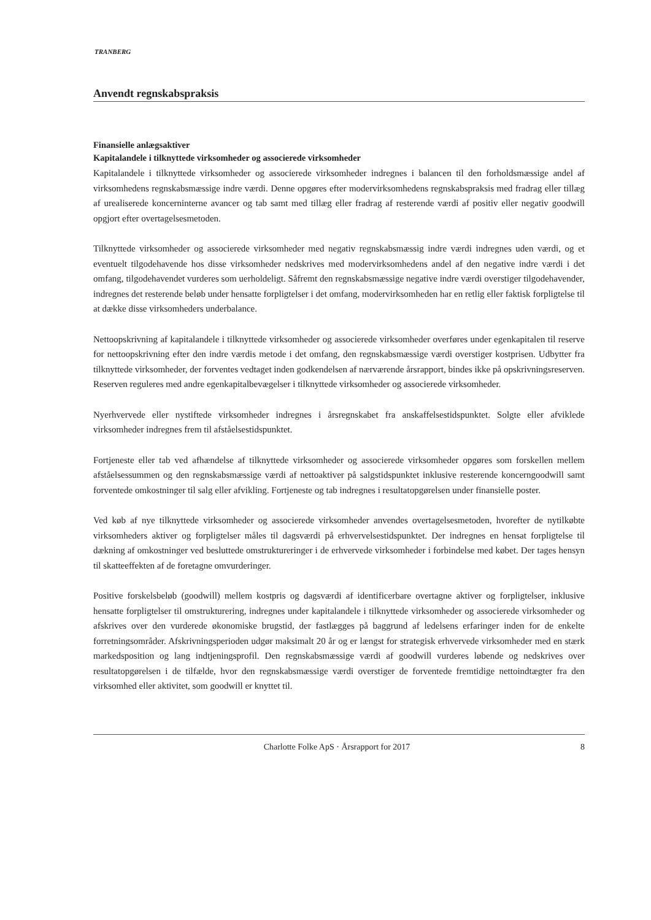TRANBERG
Anvendt regnskabspraksis
Finansielle anlægsaktiver
Kapitalandele i tilknyttede virksomheder og associerede virksomheder
Kapitalandele i tilknyttede virksomheder og associerede virksomheder indregnes i balancen til den forholdsmæssige andel af virksomhedens regnskabsmæssige indre værdi. Denne opgøres efter modervirksomhedens regnskabspraksis med fradrag eller tillæg af urealiserede koncerninterne avancer og tab samt med tillæg eller fradrag af resterende værdi af positiv eller negativ goodwill opgjort efter overtagelsesmetoden.
Tilknyttede virksomheder og associerede virksomheder med negativ regnskabsmæssig indre værdi indregnes uden værdi, og et eventuelt tilgodehavende hos disse virksomheder nedskrives med modervirksomhedens andel af den negative indre værdi i det omfang, tilgodehavendet vurderes som uerholdeligt. Såfremt den regnskabsmæssige negative indre værdi overstiger tilgodehavender, indregnes det resterende beløb under hensatte forpligtelser i det omfang, modervirksomheden har en retlig eller faktisk forpligtelse til at dække disse virksomheders underbalance.
Nettoopskrivning af kapitalandele i tilknyttede virksomheder og associerede virksomheder overføres under egenkapitalen til reserve for nettoopskrivning efter den indre værdis metode i det omfang, den regnskabsmæssige værdi overstiger kostprisen. Udbytter fra tilknyttede virksomheder, der forventes vedtaget inden godkendelsen af nærværende årsrapport, bindes ikke på opskrivningsreserven. Reserven reguleres med andre egenkapitalbevægelser i tilknyttede virksomheder og associerede virksomheder.
Nyerhvervede eller nystiftede virksomheder indregnes i årsregnskabet fra anskaffelsestidspunktet. Solgte eller afviklede virksomheder indregnes frem til afståelsestidspunktet.
Fortjeneste eller tab ved afhændelse af tilknyttede virksomheder og associerede virksomheder opgøres som forskellen mellem afståelsessummen og den regnskabsmæssige værdi af nettoaktiver på salgstidspunktet inklusive resterende koncerngoodwill samt forventede omkostninger til salg eller afvikling. Fortjeneste og tab indregnes i resultatopgørelsen under finansielle poster.
Ved køb af nye tilknyttede virksomheder og associerede virksomheder anvendes overtagelsesmetoden, hvorefter de nytilkøbte virksomheders aktiver og forpligtelser måles til dagsværdi på erhvervelsestidspunktet. Der indregnes en hensat forpligtelse til dækning af omkostninger ved besluttede omstruktureringer i de erhvervede virksomheder i forbindelse med købet. Der tages hensyn til skatteeffekten af de foretagne omvurderinger.
Positive forskelsbeløb (goodwill) mellem kostpris og dagsværdi af identificerbare overtagne aktiver og forpligtelser, inklusive hensatte forpligtelser til omstrukturering, indregnes under kapitalandele i tilknyttede virksomheder og associerede virksomheder og afskrives over den vurderede økonomiske brugstid, der fastlægges på baggrund af ledelsens erfaringer inden for de enkelte forretningsområder. Afskrivningsperioden udgør maksimalt 20 år og er længst for strategisk erhvervede virksomheder med en stærk markedsposition og lang indtjeningsprofil. Den regnskabsmæssige værdi af goodwill vurderes løbende og nedskrives over resultatopgørelsen i de tilfælde, hvor den regnskabsmæssige værdi overstiger de forventede fremtidige nettoindtægter fra den virksomhed eller aktivitet, som goodwill er knyttet til.
Charlotte Folke ApS · Årsrapport for 2017 8